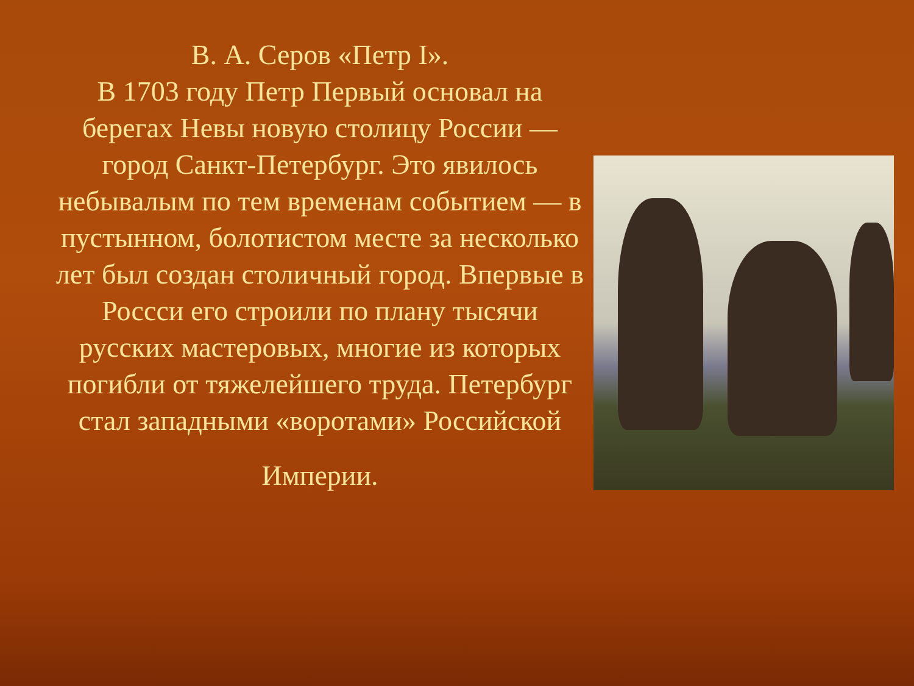В. А. Серов «Петр I».
В 1703 году Петр Первый основал на берегах Невы новую столицу России — город Санкт-Петербург. Это явилось небывалым по тем временам событием — в пустынном, болотистом месте за несколько лет был создан столичный город. Впервые в Россси его строили по плану тысячи русских мастеровых, многие из которых погибли от тяжелейшего труда. Петербург стал западными «воротами» Российской
Империи.